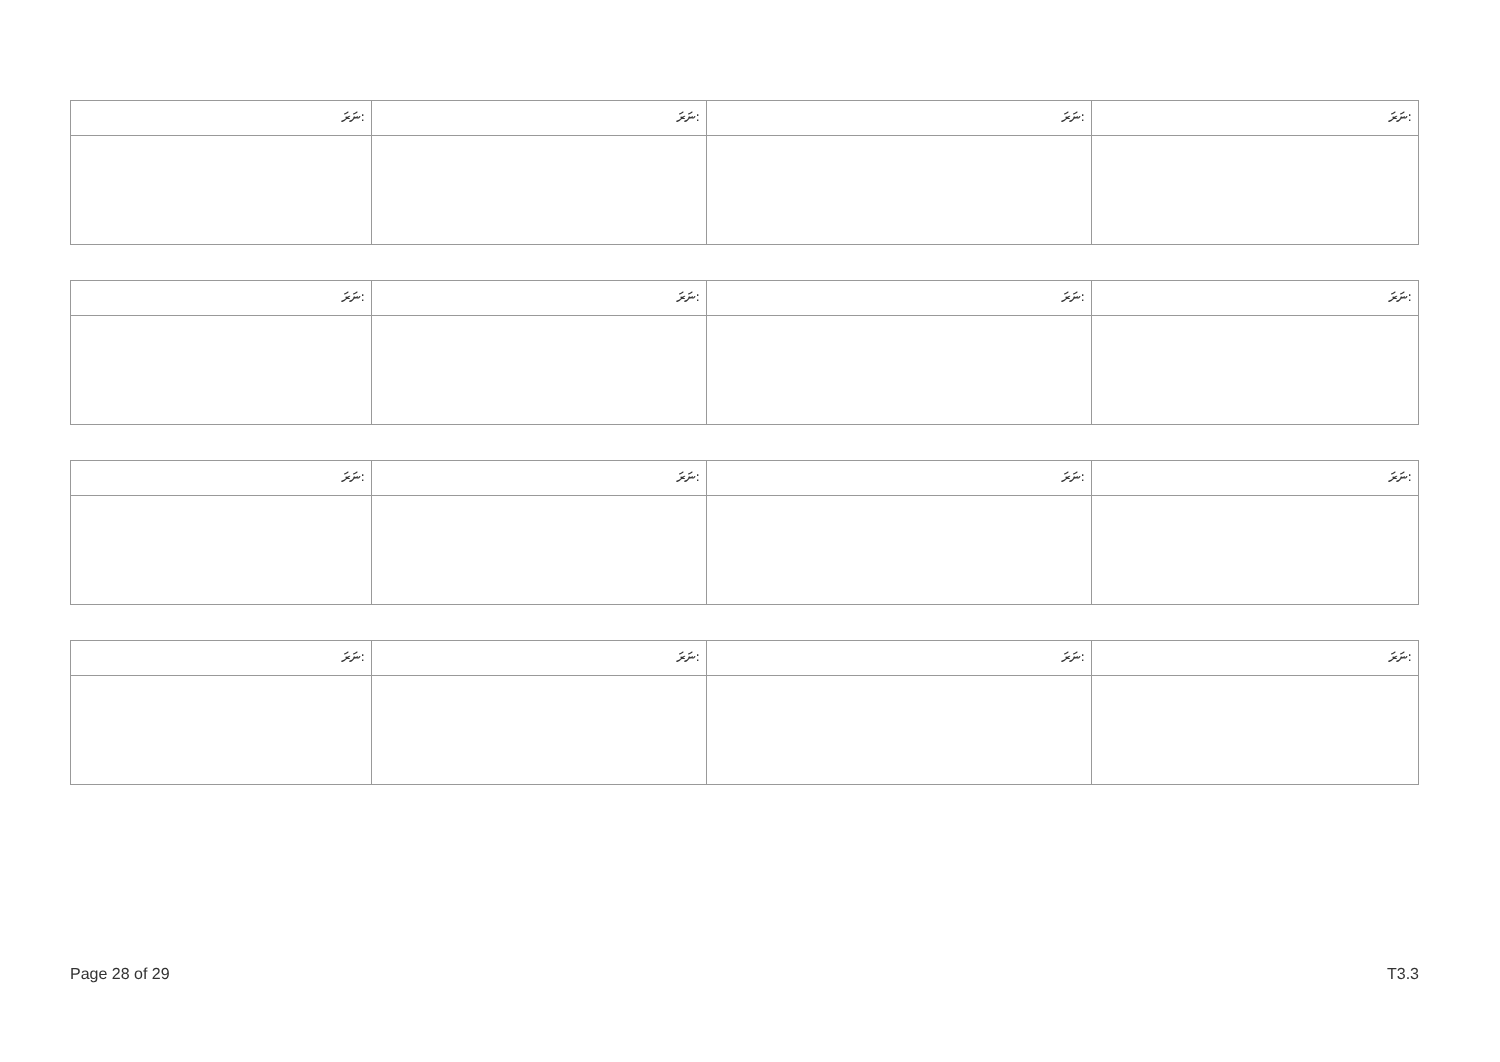| ނަރަ: | ނަރަ: | ނަރަ: | ނަރަ: |
| ނަރަ: | ނަރަ: | ނަރަ: | ނަރަ: |
| ނަރަ: | ނަރަ: | ނަރަ: | ނަރަ: |
| ނަރަ: | ނަރަ: | ނަރަ: | ނަރަ: |
Page 28 of 29 T3.3